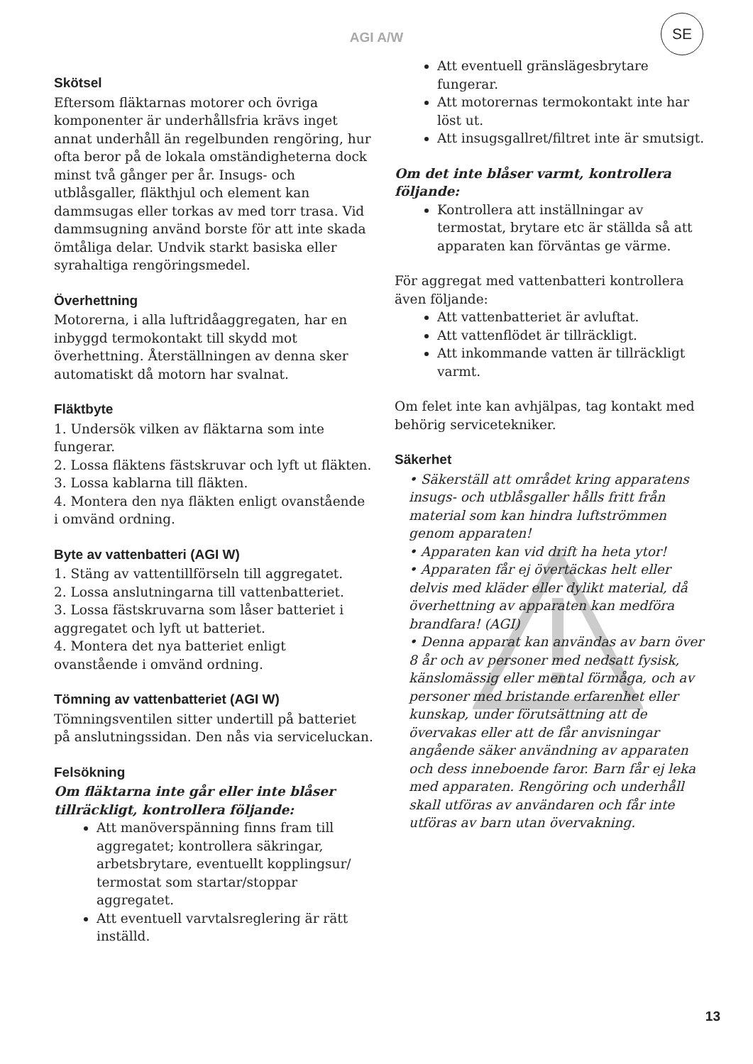AGI A/W
SE
Skötsel
Eftersom fläktarnas motorer och övriga komponenter är underhållsfria krävs inget annat underhåll än regelbunden rengöring, hur ofta beror på de lokala omständigheterna dock minst två gånger per år. Insugs- och utblåsgaller, fläkthjul och element kan dammsugas eller torkas av med torr trasa. Vid dammsugning använd borste för att inte skada ömtåliga delar. Undvik starkt basiska eller syrahaltiga rengöringsmedel.
Överhettning
Motorerna, i alla luftridåaggregaten, har en inbyggd termokontakt till skydd mot överhettning. Återställningen av denna sker automatiskt då motorn har svalnat.
Fläktbyte
1. Undersök vilken av fläktarna som inte fungerar.
2. Lossa fläktens fästskruvar och lyft ut fläkten.
3. Lossa kablarna till fläkten.
4. Montera den nya fläkten enligt ovanstående i omvänd ordning.
Byte av vattenbatteri (AGI W)
1. Stäng av vattentillförseln till aggregatet.
2. Lossa anslutningarna till vattenbatteriet.
3. Lossa fästskruvarna som låser batteriet i aggregatet och lyft ut batteriet.
4. Montera det nya batteriet enligt ovanstående i omvänd ordning.
Tömning av vattenbatteriet (AGI W)
Tömningsventilen sitter undertill på batteriet på anslutningssidan. Den nås via serviceluckan.
Felsökning
Om fläktarna inte går eller inte blåser tillräckligt, kontrollera följande:
Att manöverspänning finns fram till aggregatet; kontrollera säkringar, arbetsbrytare, eventuellt kopplingsur/ termostat som startar/stoppar aggregatet.
Att eventuell varvtalsreglering är rätt inställd.
Att eventuell gränslägesbrytare fungerar.
Att motorernas termokontakt inte har löst ut.
Att insugsgallret/filtret inte är smutsigt.
Om det inte blåser varmt, kontrollera följande:
Kontrollera att inställningar av termostat, brytare etc är ställda så att apparaten kan förväntas ge värme.
För aggregat med vattenbatteri kontrollera även följande:
Att vattenbatteriet är avluftat.
Att vattenflödet är tillräckligt.
Att inkommande vatten är tillräckligt varmt.
Om felet inte kan avhjälpas, tag kontakt med behörig servicetekniker.
Säkerhet
• Säkerställ att området kring apparatens insugs- och utblåsgaller hålls fritt från material som kan hindra luftströmmen genom apparaten!
• Apparaten kan vid drift ha heta ytor!
• Apparaten får ej övertäckas helt eller delvis med kläder eller dylikt material, då överhettning av apparaten kan medföra brandfara! (AGI)
• Denna apparat kan användas av barn över 8 år och av personer med nedsatt fysisk, känslomässig eller mental förmåga, och av personer med bristande erfarenhet eller kunskap, under förutsättning att de övervakas eller att de får anvisningar angående säker användning av apparaten och dess inneboende faror. Barn får ej leka med apparaten. Rengöring och underhåll skall utföras av användaren och får inte utföras av barn utan övervakning.
13